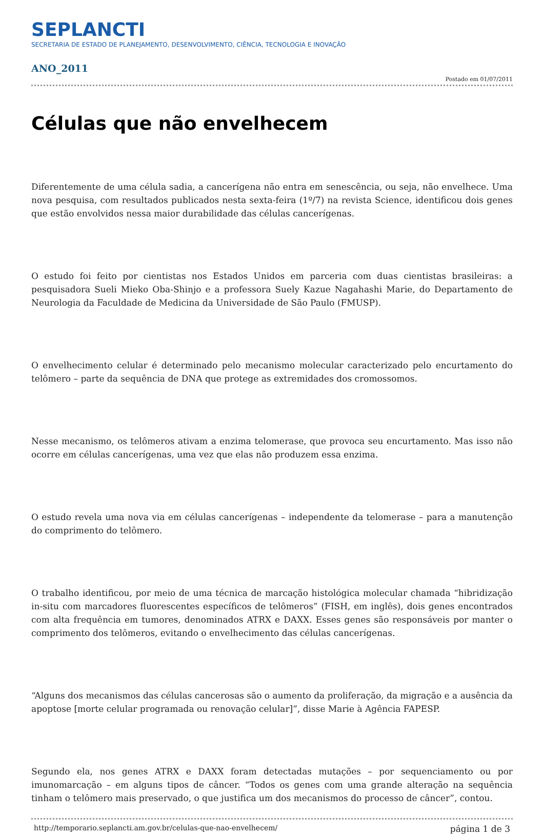SEPLANCTI
SECRETARIA DE ESTADO DE PLANEJAMENTO, DESENVOLVIMENTO, CIÊNCIA, TECNOLOGIA E INOVAÇÃO
ANO_2011
Postado em 01/07/2011
Células que não envelhecem
Diferentemente de uma célula sadia, a cancerígena não entra em senescência, ou seja, não envelhece. Uma nova pesquisa, com resultados publicados nesta sexta-feira (1º/7) na revista Science, identificou dois genes que estão envolvidos nessa maior durabilidade das células cancerígenas.
O estudo foi feito por cientistas nos Estados Unidos em parceria com duas cientistas brasileiras: a pesquisadora Sueli Mieko Oba-Shinjo e a professora Suely Kazue Nagahashi Marie, do Departamento de Neurologia da Faculdade de Medicina da Universidade de São Paulo (FMUSP).
O envelhecimento celular é determinado pelo mecanismo molecular caracterizado pelo encurtamento do telômero – parte da sequência de DNA que protege as extremidades dos cromossomos.
Nesse mecanismo, os telômeros ativam a enzima telomerase, que provoca seu encurtamento. Mas isso não ocorre em células cancerígenas, uma vez que elas não produzem essa enzima.
O estudo revela uma nova via em células cancerígenas – independente da telomerase – para a manutenção do comprimento do telômero.
O trabalho identificou, por meio de uma técnica de marcação histológica molecular chamada “hibridização in-situ com marcadores fluorescentes específicos de telômeros” (FISH, em inglês), dois genes encontrados com alta frequência em tumores, denominados ATRX e DAXX. Esses genes são responsáveis por manter o comprimento dos telômeros, evitando o envelhecimento das células cancerígenas.
“Alguns dos mecanismos das células cancerosas são o aumento da proliferação, da migração e a ausência da apoptose [morte celular programada ou renovação celular]”, disse Marie à Agência FAPESP.
Segundo ela, nos genes ATRX e DAXX foram detectadas mutações – por sequenciamento ou por imunomarcação – em alguns tipos de câncer. “Todos os genes com uma grande alteração na sequência tinham o telômero mais preservado, o que justifica um dos mecanismos do processo de câncer”, contou.
http://temporario.seplancti.am.gov.br/celulas-que-nao-envelhecem/ página 1 de 3